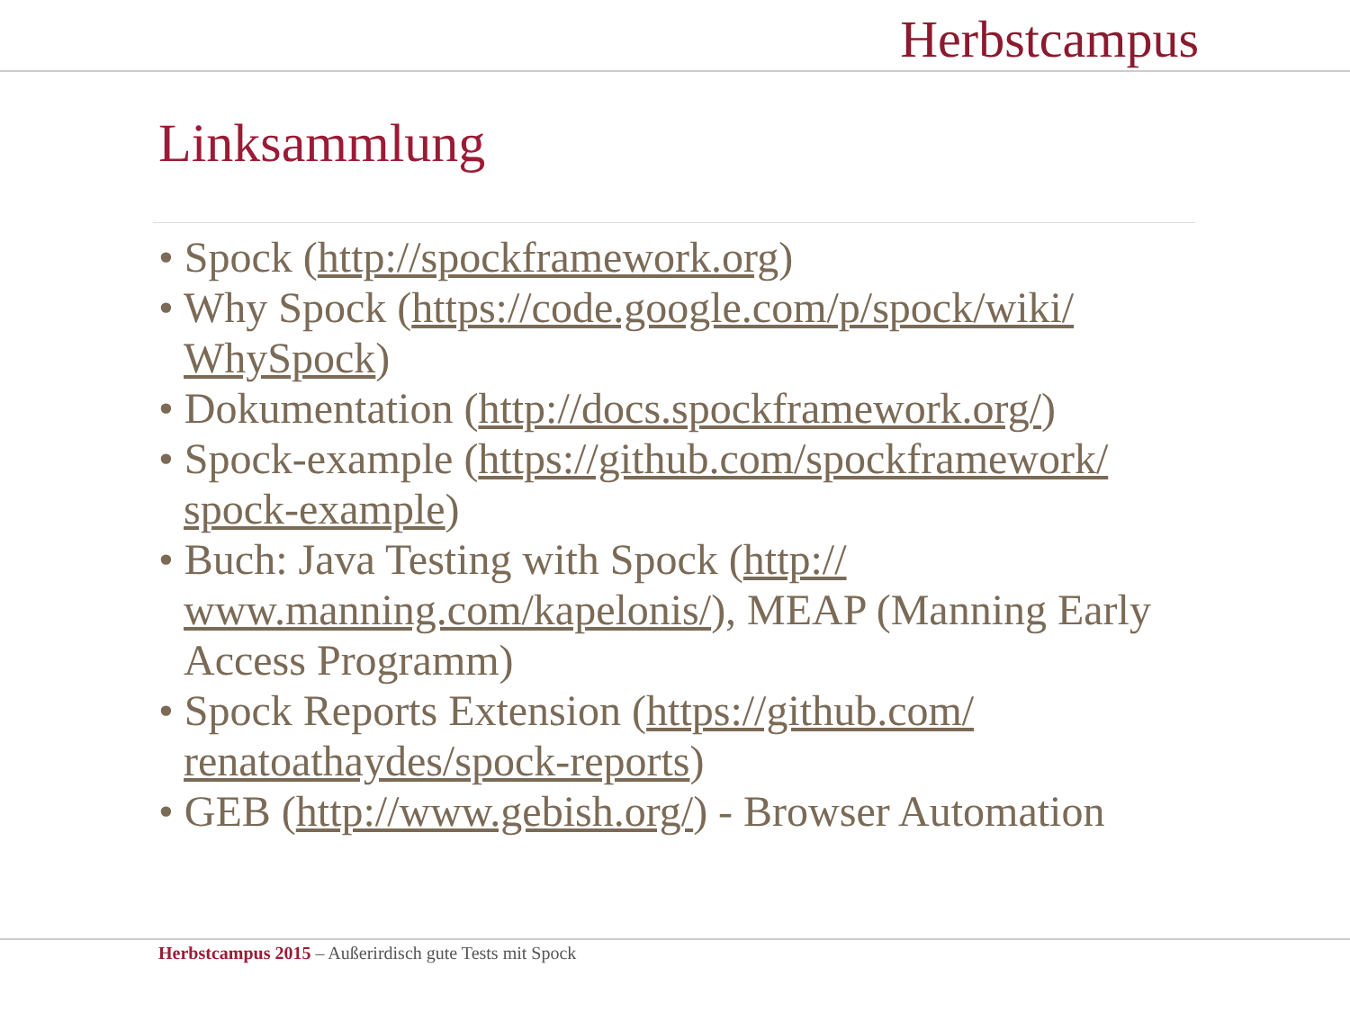Herbstcampus
Linksammlung
• Spock (http://spockframework.org)
• Why Spock (https://code.google.com/p/spock/wiki/ WhySpock)
• Dokumentation (http://docs.spockframework.org/)
• Spock-example (https://github.com/spockframework/ spock-example)
• Buch: Java Testing with Spock (http:// www.manning.com/kapelonis/), MEAP (Manning Early Access Programm)
• Spock Reports Extension (https://github.com/ renatoathaydes/spock-reports)
• GEB (http://www.gebish.org/) - Browser Automation
Herbstcampus 2015 – Außerirdisch gute Tests mit Spock